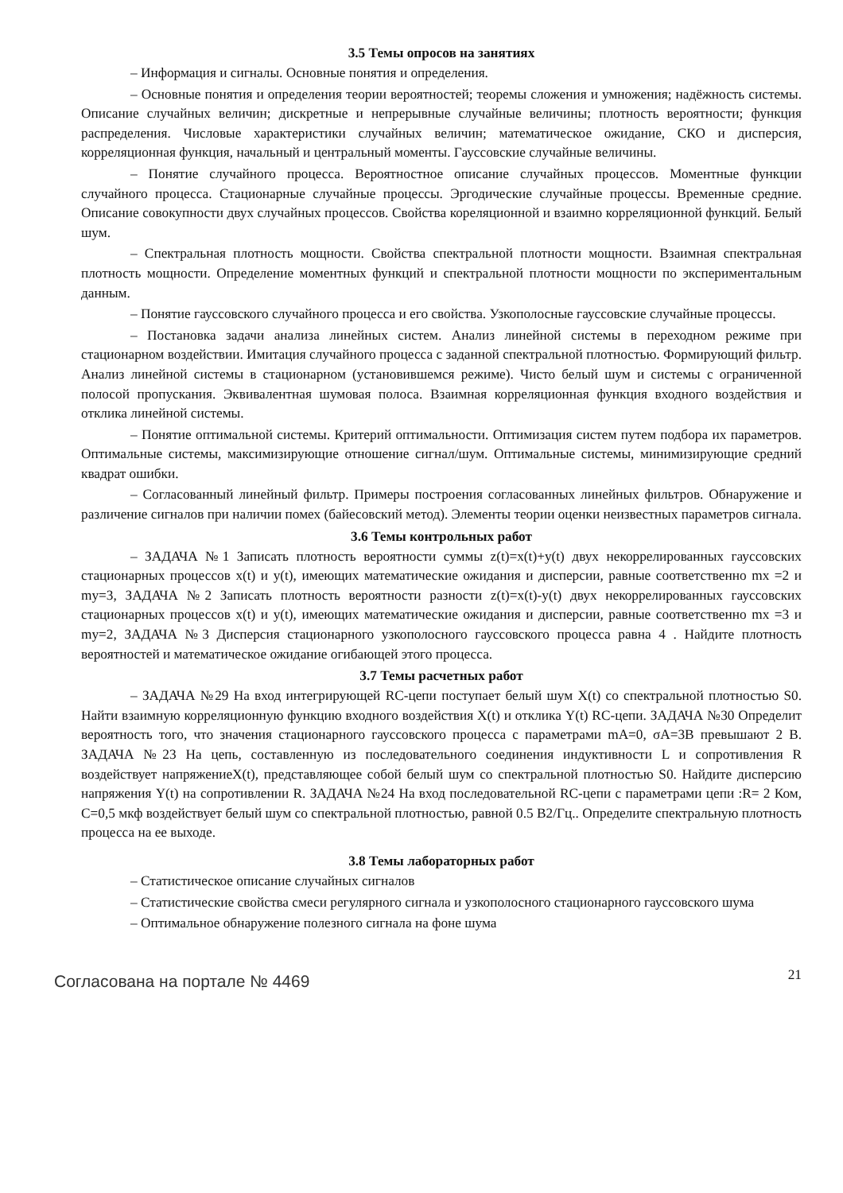3.5 Темы опросов на занятиях
– Информация и сигналы. Основные понятия и определения.
– Основные понятия и определения теории вероятностей; теоремы сложения и умножения; надёжность системы. Описание случайных величин; дискретные и непрерывные случайные величины; плотность вероятности; функция распределения. Числовые характеристики случайных величин; математическое ожидание, СКО и дисперсия, корреляционная функция, начальный и центральный моменты. Гауссовские случайные величины.
– Понятие случайного процесса. Вероятностное описание случайных процессов. Моментные функции случайного процесса. Стационарные случайные процессы. Эргодические случайные процессы. Временные средние. Описание совокупности двух случайных процессов. Свойства кореляционной и взаимно корреляционной функций. Белый шум.
– Спектральная плотность мощности. Свойства спектральной плотности мощности. Взаимная спектральная плотность мощности. Определение моментных функций и спектральной плотности мощности по экспериментальным данным.
– Понятие гауссовского случайного процесса и его свойства. Узкополосные гауссовские случайные процессы.
– Постановка задачи анализа линейных систем. Анализ линейной системы в переходном режиме при стационарном воздействии. Имитация случайного процесса с заданной спектральной плотностью. Формирующий фильтр. Анализ линейной системы в стационарном (установившемся режиме). Чисто белый шум и системы с ограниченной полосой пропускания. Эквивалентная шумовая полоса. Взаимная корреляционная функция входного воздействия и отклика линейной системы.
– Понятие оптимальной системы. Критерий оптимальности. Оптимизация систем путем подбора их параметров. Оптимальные системы, максимизирующие отношение сигнал/шум. Оптимальные системы, минимизирующие средний квадрат ошибки.
– Согласованный линейный фильтр. Примеры построения согласованных линейных фильтров. Обнаружение и различение сигналов при наличии помех (байесовский метод). Элементы теории оценки неизвестных параметров сигнала.
3.6 Темы контрольных работ
– ЗАДАЧА №1 Записать плотность вероятности суммы z(t)=x(t)+y(t) двух некоррелированных гауссовских стационарных процессов x(t) и y(t), имеющих математические ожидания и дисперсии, равные соответственно mx =2 и my=3, ЗАДАЧА №2 Записать плотность вероятности разности z(t)=x(t)-y(t) двух некоррелированных гауссовских стационарных процессов x(t) и y(t), имеющих математические ожидания и дисперсии, равные соответственно mx =3 и my=2, ЗАДАЧА №3 Дисперсия стационарного узкополосного гауссовского процесса равна 4 . Найдите плотность вероятностей и математическое ожидание огибающей этого процесса.
3.7 Темы расчетных работ
– ЗАДАЧА №29 На вход интегрирующей RC-цепи поступает белый шум X(t) со спектральной плотностью S0. Найти взаимную корреляционную функцию входного воздействия X(t) и отклика Y(t) RC-цепи. ЗАДАЧА №30 Определит вероятность того, что значения стационарного гауссовского процесса с параметрами mA=0, σA=3В превышают 2 В. ЗАДАЧА №23 На цепь, составленную из последовательного соединения индуктивности L и сопротивления R воздействует напряжениеX(t), представляющее собой белый шум со спектральной плотностью S0. Найдите дисперсию напряжения Y(t) на сопротивлении R. ЗАДАЧА №24 На вход последовательной RC-цепи с параметрами цепи :R= 2 Ком, С=0,5 мкф воздействует белый шум со спектральной плотностью, равной 0.5 В2/Гц.. Определите спектральную плотность процесса на ее выходе.
3.8 Темы лабораторных работ
– Статистическое описание случайных сигналов
– Статистические свойства смеси регулярного сигнала и узкополосного стационарного гауссовского шума
– Оптимальное обнаружение полезного сигнала на фоне шума
Согласована на портале № 4469 21